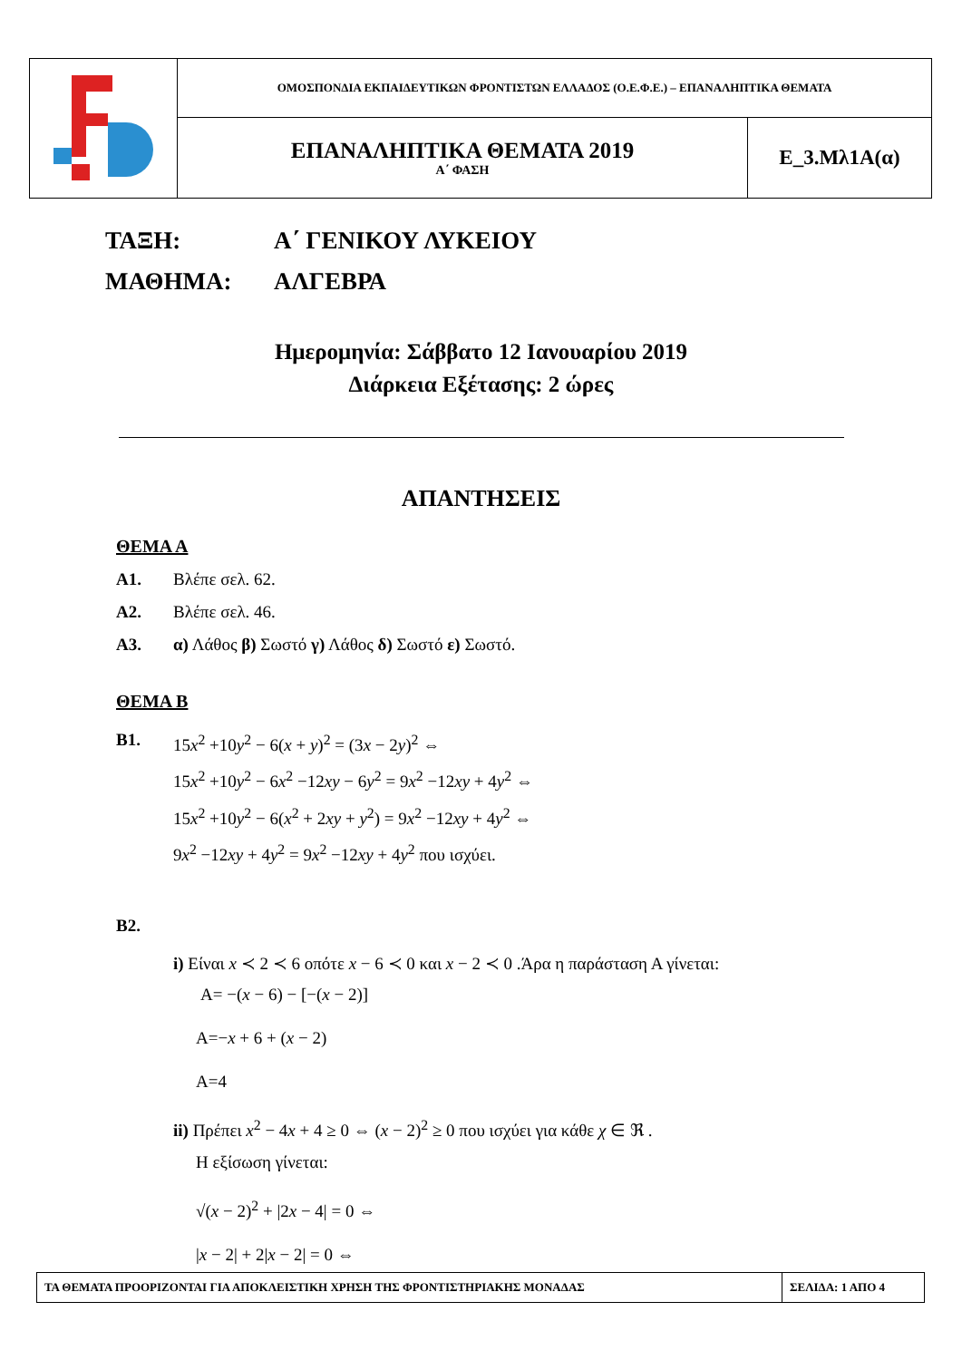| | ΟΜΟΣΠΟΝΔΙΑ ΕΚΠΑΙΔΕΥΤΙΚΩΝ ΦΡΟΝΤΙΣΤΩΝ ΕΛΛΑΔΟΣ (Ο.Ε.Φ.Ε.) – ΕΠΑΝΑΛΗΠΤΙΚΑ ΘΕΜΑΤΑ | |
| | ΕΠΑΝΑΛΗΠΤΙΚΑ ΘΕΜΑΤΑ 2019 Α΄ ΦΑΣΗ | Ε_3.Μλ1Α(α) |
ΤΑΞΗ: Α΄ ΓΕΝΙΚΟΥ ΛΥΚΕΙΟΥ
ΜΑΘΗΜΑ: ΑΛΓΕΒΡΑ
Ημερομηνία: Σάββατο 12 Ιανουαρίου 2019
Διάρκεια Εξέτασης: 2 ώρες
ΑΠΑΝΤΗΣΕΙΣ
ΘΕΜΑ Α
Α1. Βλέπε σελ. 62.
Α2. Βλέπε σελ. 46.
Α3. α) Λάθος β) Σωστό γ) Λάθος δ) Σωστό ε) Σωστό.
ΘΕΜΑ Β
Β1. 15x<sup>2</sup> +10y<sup>2</sup> − 6(x + y)<sup>2</sup> = (3x − 2y)<sup>2</sup> ⇔
15x<sup>2</sup> +10y<sup>2</sup> − 6x<sup>2</sup> −12xy − 6y<sup>2</sup> = 9x<sup>2</sup> −12xy + 4y<sup>2</sup> ⇔
15x<sup>2</sup> +10y<sup>2</sup> − 6(x<sup>2</sup> + 2xy + y<sup>2</sup>) = 9x<sup>2</sup> −12xy + 4y<sup>2</sup> ⇔
9x<sup>2</sup> −12xy + 4y<sup>2</sup> = 9x<sup>2</sup> −12xy + 4y<sup>2</sup> που ισχύει.
Β2.
i) Είναι x ≺ 2 ≺ 6 οπότε x − 6 ≺ 0 και x − 2 ≺ 0 .Άρα η παράσταση Α γίνεται:
Α= −(x − 6) − [−(x − 2)]
Α=−x + 6 + (x − 2)
Α=4
ii) Πρέπει x<sup>2</sup> − 4x + 4 ≥ 0 ⇔ (x − 2)<sup>2</sup> ≥ 0 που ισχύει για κάθε χ ∈ ℜ .
Η εξίσωση γίνεται:
√(x − 2)<sup>2</sup> + |2x − 4| = 0 ⇔
|x − 2| + 2|x − 2| = 0 ⇔
| ΤΑ ΘΕΜΑΤΑ ΠΡΟΟΡΙΖΟΝΤΑΙ ΓΙΑ ΑΠΟΚΛΕΙΣΤΙΚΗ ΧΡΗΣΗ ΤΗΣ ΦΡΟΝΤΙΣΤΗΡΙΑΚΗΣ ΜΟΝΑΔΑΣ | ΣΕΛΙΔΑ: 1 ΑΠΟ 4 |